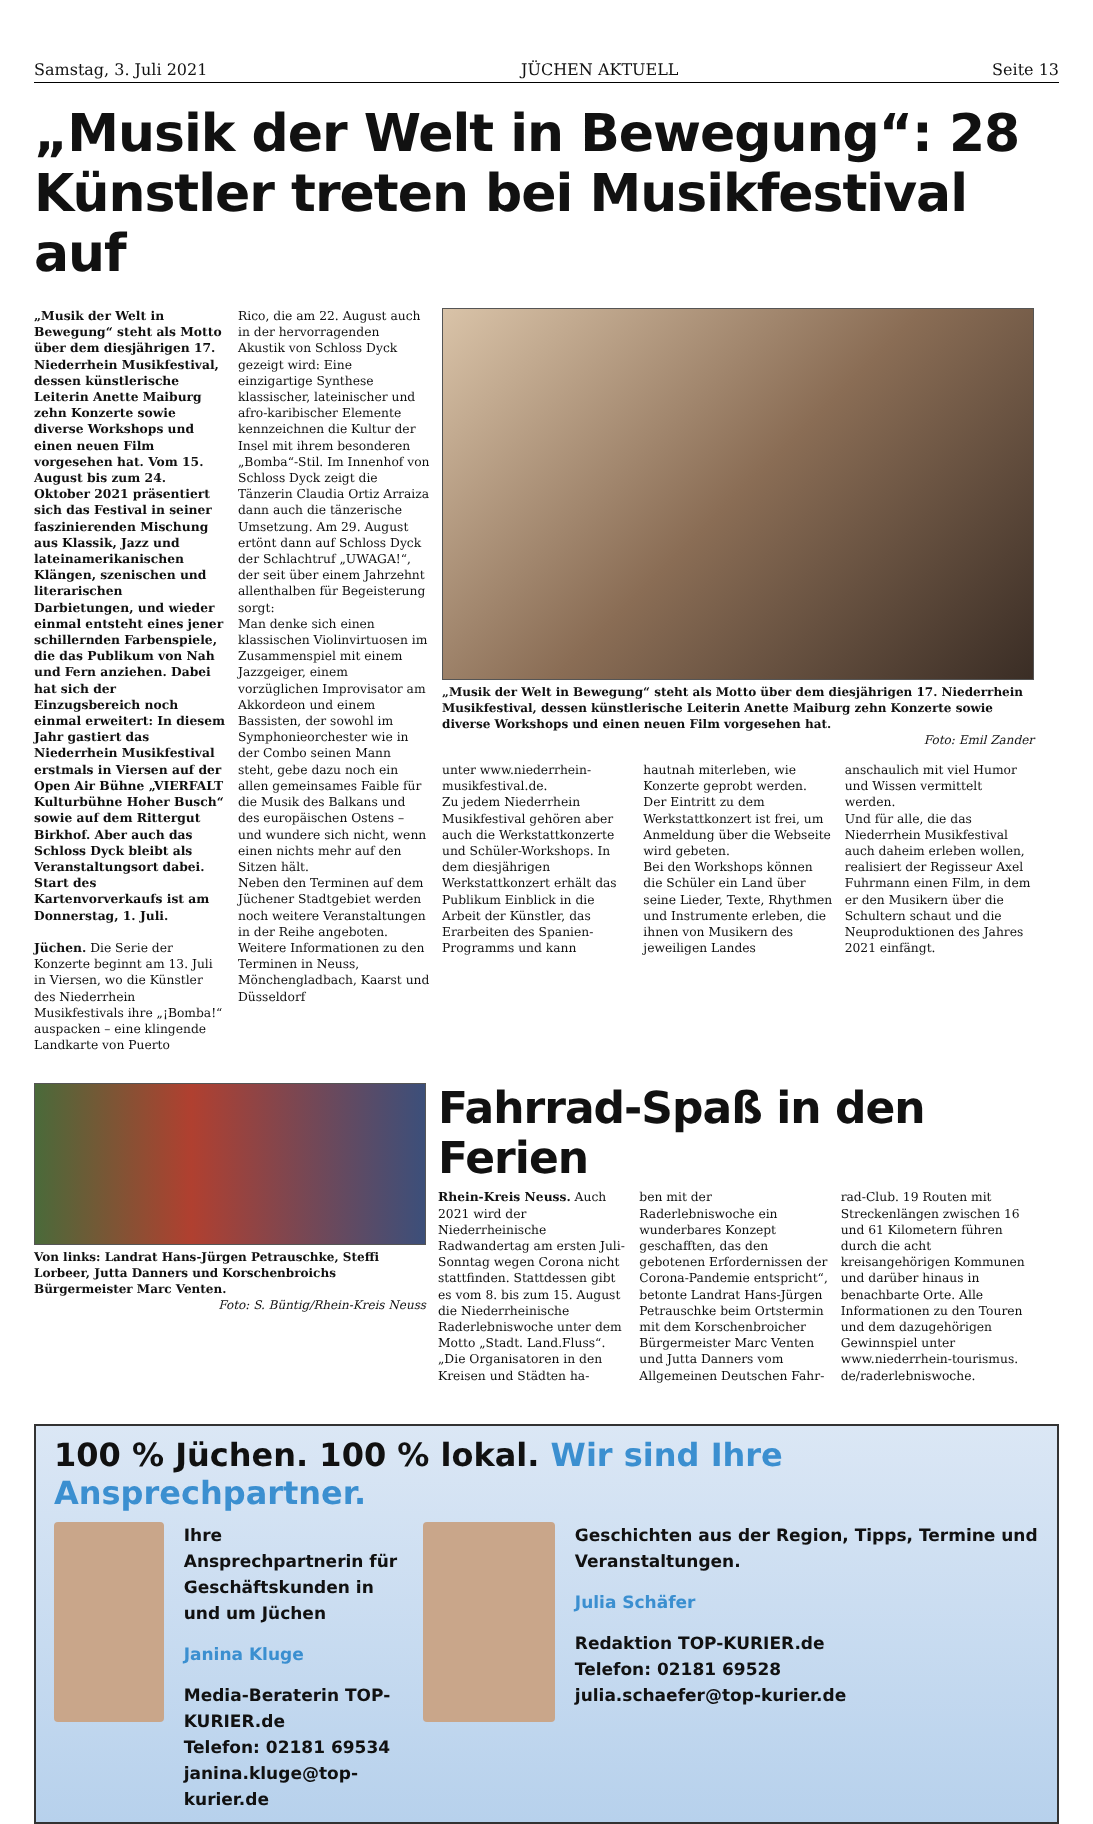Samstag, 3. Juli 2021 JÜCHEN AKTUELL Seite 13
„Musik der Welt in Bewegung“: 28 Künstler treten bei Musikfestival auf
„Musik der Welt in Bewegung“ steht als Motto über dem diesjährigen 17. Niederrhein Musikfestival, dessen künstlerische Leiterin Anette Maiburg zehn Konzerte sowie diverse Workshops und einen neuen Film vorgesehen hat. Vom 15. August bis zum 24. Oktober 2021 präsentiert sich das Festival in seiner faszinierenden Mischung aus Klassik, Jazz und lateinamerikanischen Klängen, szenischen und literarischen Darbietungen, und wieder einmal entsteht eines jener schillernden Farbenspiele, die das Publikum von Nah und Fern anziehen. Dabei hat sich der Einzugsbereich noch einmal erweitert: In diesem Jahr gastiert das Niederrhein Musikfestival erstmals in Viersen auf der Open Air Bühne „VIERFALT Kulturbühne Hoher Busch“ sowie auf dem Rittergut Birkhof. Aber auch das Schloss Dyck bleibt als Veranstaltungsort dabei. Start des Kartenvorverkaufs ist am Donnerstag, 1. Juli.
Jüchen. Die Serie der Konzerte beginnt am 13. Juli in Viersen, wo die Künstler des Niederrhein Musikfestivals ihre „¡Bomba!“ auspacken – eine klingende Landkarte von Puerto
Rico, die am 22. August auch in der hervorragenden Akustik von Schloss Dyck gezeigt wird: Eine einzigartige Synthese klassischer, lateinischer und afro-karibischer Elemente kennzeichnen die Kultur der Insel mit ihrem besonderen „Bomba“-Stil. Im Innenhof von Schloss Dyck zeigt die Tänzerin Claudia Ortiz Arraiza dann auch die tänzerische Umsetzung. Am 29. August ertönt dann auf Schloss Dyck der Schlachtruf „UWAGA!“, der seit über einem Jahrzehnt allenthalben für Begeisterung sorgt:
Man denke sich einen klassischen Violinvirtuosen im Zusammenspiel mit einem Jazzgeiger, einem vorzüglichen Improvisator am Akkordeon und einem Bassisten, der sowohl im Symphonieorchester wie in der Combo seinen Mann steht, gebe dazu noch ein allen gemeinsames Faible für die Musik des Balkans und des europäischen Ostens – und wundere sich nicht, wenn einen nichts mehr auf den Sitzen hält.
Neben den Terminen auf dem Jüchener Stadtgebiet werden noch weitere Veranstaltungen in der Reihe angeboten. Weitere Informationen zu den Terminen in Neuss, Mönchengladbach, Kaarst und Düsseldorf
„Musik der Welt in Bewegung“ steht als Motto über dem diesjährigen 17. Niederrhein Musikfestival, dessen künstlerische Leiterin Anette Maiburg zehn Konzerte sowie diverse Workshops und einen neuen Film vorgesehen hat.
Foto: Emil Zander
unter www.niederrhein-musikfestival.de.
Zu jedem Niederrhein Musikfestival gehören aber auch die Werkstattkonzerte und Schüler-Workshops. In dem diesjährigen Werkstattkonzert erhält das Publikum Einblick in die Arbeit der Künstler, das Erarbeiten des Spanien-Programms und kann
hautnah miterleben, wie Konzerte geprobt werden. Der Eintritt zu dem Werkstattkonzert ist frei, um Anmeldung über die Webseite wird gebeten.
Bei den Workshops können die Schüler ein Land über seine Lieder, Texte, Rhythmen und Instrumente erleben, die ihnen von Musikern des jeweiligen Landes
anschaulich mit viel Humor und Wissen vermittelt werden.
Und für alle, die das Niederrhein Musikfestival auch daheim erleben wollen, realisiert der Regisseur Axel Fuhrmann einen Film, in dem er den Musikern über die Schultern schaut und die Neuproduktionen des Jahres 2021 einfängt.
Von links: Landrat Hans-Jürgen Petrauschke, Steffi Lorbeer, Jutta Danners und Korschenbroichs Bürgermeister Marc Venten.
Foto: S. Büntig/Rhein-Kreis Neuss
Fahrrad-Spaß in den Ferien
Rhein-Kreis Neuss. Auch 2021 wird der Niederrheinische Radwandertag am ersten Juli-Sonntag wegen Corona nicht stattfinden. Stattdessen gibt es vom 8. bis zum 15. August die Niederrheinische Raderlebniswoche unter dem Motto „Stadt. Land.Fluss“. „Die Organisatoren in den Kreisen und Städten ha-
ben mit der Raderlebniswoche ein wunderbares Konzept geschafften, das den gebotenen Erfordernissen der Corona-Pandemie entspricht“, betonte Landrat Hans-Jürgen Petrauschke beim Ortstermin mit dem Korschenbroicher Bürgermeister Marc Venten und Jutta Danners vom Allgemeinen Deutschen Fahr-
rad-Club. 19 Routen mit Streckenlängen zwischen 16 und 61 Kilometern führen durch die acht kreisangehörigen Kommunen und darüber hinaus in benachbarte Orte. Alle Informationen zu den Touren und dem dazugehörigen Gewinnspiel unter www.niederrhein-tourismus. de/raderlebniswoche.
100 % Jüchen. 100 % lokal. Wir sind Ihre Ansprechpartner.
Ihre Ansprechpartnerin für Geschäftskunden in und um Jüchen
Janina Kluge
Media-Beraterin TOP-KURIER.de
Telefon: 02181 69534
janina.kluge@top-kurier.de
Geschichten aus der Region, Tipps, Termine und Veranstaltungen.
Julia Schäfer
Redaktion TOP-KURIER.de
Telefon: 02181 69528
julia.schaefer@top-kurier.de